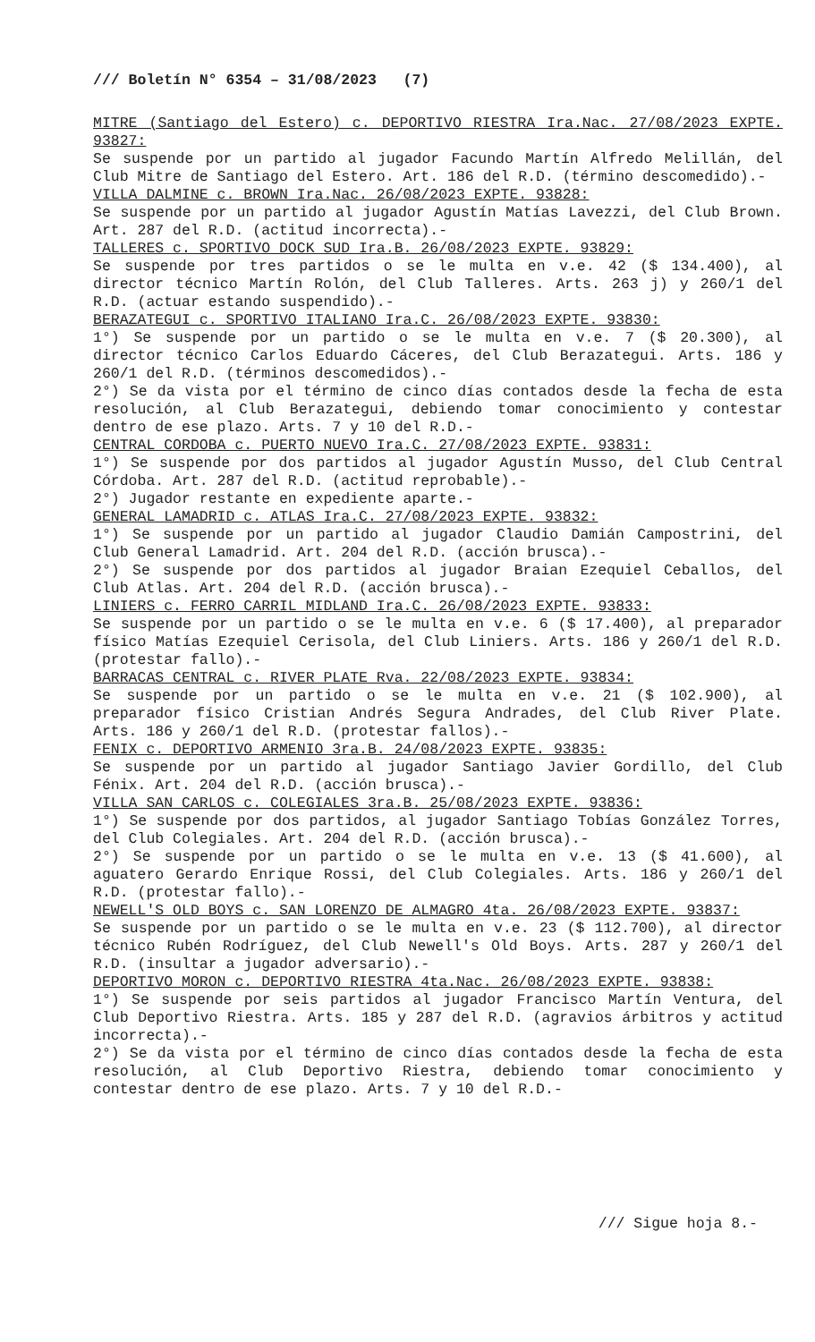/// Boletín N° 6354 – 31/08/2023 (7)
MITRE (Santiago del Estero) c. DEPORTIVO RIESTRA Ira.Nac. 27/08/2023 EXPTE. 93827:
Se suspende por un partido al jugador Facundo Martín Alfredo Melillán, del Club Mitre de Santiago del Estero. Art. 186 del R.D. (término descomedido).-
VILLA DALMINE c. BROWN Ira.Nac. 26/08/2023 EXPTE. 93828:
Se suspende por un partido al jugador Agustín Matías Lavezzi, del Club Brown. Art. 287 del R.D. (actitud incorrecta).-
TALLERES c. SPORTIVO DOCK SUD Ira.B. 26/08/2023 EXPTE. 93829:
Se suspende por tres partidos o se le multa en v.e. 42 ($ 134.400), al director técnico Martín Rolón, del Club Talleres. Arts. 263 j) y 260/1 del R.D. (actuar estando suspendido).-
BERAZATEGUI c. SPORTIVO ITALIANO Ira.C. 26/08/2023 EXPTE. 93830:
1°) Se suspende por un partido o se le multa en v.e. 7 ($ 20.300), al director técnico Carlos Eduardo Cáceres, del Club Berazategui. Arts. 186 y 260/1 del R.D. (términos descomedidos).-
2°) Se da vista por el término de cinco días contados desde la fecha de esta resolución, al Club Berazategui, debiendo tomar conocimiento y contestar dentro de ese plazo. Arts. 7 y 10 del R.D.-
CENTRAL CORDOBA c. PUERTO NUEVO Ira.C. 27/08/2023 EXPTE. 93831:
1°) Se suspende por dos partidos al jugador Agustín Musso, del Club Central Córdoba. Art. 287 del R.D. (actitud reprobable).-
2°) Jugador restante en expediente aparte.-
GENERAL LAMADRID c. ATLAS Ira.C. 27/08/2023 EXPTE. 93832:
1°) Se suspende por un partido al jugador Claudio Damián Campostrini, del Club General Lamadrid. Art. 204 del R.D. (acción brusca).-
2°) Se suspende por dos partidos al jugador Braian Ezequiel Ceballos, del Club Atlas. Art. 204 del R.D. (acción brusca).-
LINIERS c. FERRO CARRIL MIDLAND Ira.C. 26/08/2023 EXPTE. 93833:
Se suspende por un partido o se le multa en v.e. 6 ($ 17.400), al preparador físico Matías Ezequiel Cerisola, del Club Liniers. Arts. 186 y 260/1 del R.D. (protestar fallo).-
BARRACAS CENTRAL c. RIVER PLATE Rva. 22/08/2023 EXPTE. 93834:
Se suspende por un partido o se le multa en v.e. 21 ($ 102.900), al preparador físico Cristian Andrés Segura Andrades, del Club River Plate. Arts. 186 y 260/1 del R.D. (protestar fallos).-
FENIX c. DEPORTIVO ARMENIO 3ra.B. 24/08/2023 EXPTE. 93835:
Se suspende por un partido al jugador Santiago Javier Gordillo, del Club Fénix. Art. 204 del R.D. (acción brusca).-
VILLA SAN CARLOS c. COLEGIALES 3ra.B. 25/08/2023 EXPTE. 93836:
1°) Se suspende por dos partidos, al jugador Santiago Tobías González Torres, del Club Colegiales. Art. 204 del R.D. (acción brusca).-
2°) Se suspende por un partido o se le multa en v.e. 13 ($ 41.600), al aguatero Gerardo Enrique Rossi, del Club Colegiales. Arts. 186 y 260/1 del R.D. (protestar fallo).-
NEWELL'S OLD BOYS c. SAN LORENZO DE ALMAGRO 4ta. 26/08/2023 EXPTE. 93837:
Se suspende por un partido o se le multa en v.e. 23 ($ 112.700), al director técnico Rubén Rodríguez, del Club Newell's Old Boys. Arts. 287 y 260/1 del R.D. (insultar a jugador adversario).-
DEPORTIVO MORON c. DEPORTIVO RIESTRA 4ta.Nac. 26/08/2023 EXPTE. 93838:
1°) Se suspende por seis partidos al jugador Francisco Martín Ventura, del Club Deportivo Riestra. Arts. 185 y 287 del R.D. (agravios árbitros y actitud incorrecta).-
2°) Se da vista por el término de cinco días contados desde la fecha de esta resolución, al Club Deportivo Riestra, debiendo tomar conocimiento y contestar dentro de ese plazo. Arts. 7 y 10 del R.D.-
/// Sigue hoja 8.-